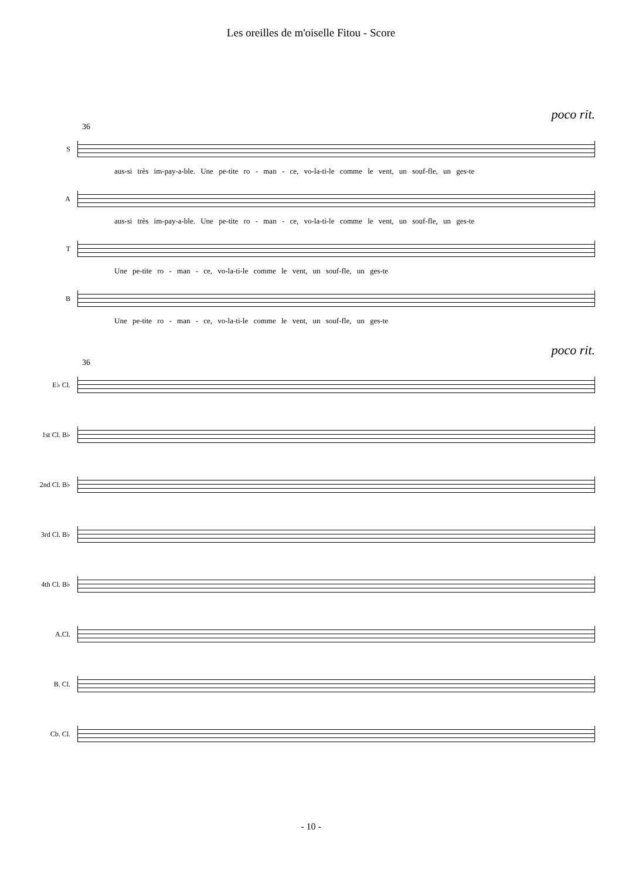Les oreilles de m'oiselle Fitou - Score
poco rit.
36
S
aus-si très im-pay-a-ble. Une pe-tite ro - man - ce, vo-la-ti-le comme le vent, un souf-fle, un ges-te
A
aus-si très im-pay-a-ble. Une pe-tite ro - man - ce, vo-la-ti-le comme le vent, un souf-fle, un ges-te
T
Une pe-tite ro - man - ce, vo-la-ti-le comme le vent, un souf-fle, un ges-te
B
Une pe-tite ro - man - ce, vo-la-ti-le comme le vent, un souf-fle, un ges-te
poco rit.
36
E♭ Cl.
1st Cl. B♭
2nd Cl. B♭
3rd Cl. B♭
4th Cl. B♭
A.Cl.
B. Cl.
Cb. Cl.
- 10 -